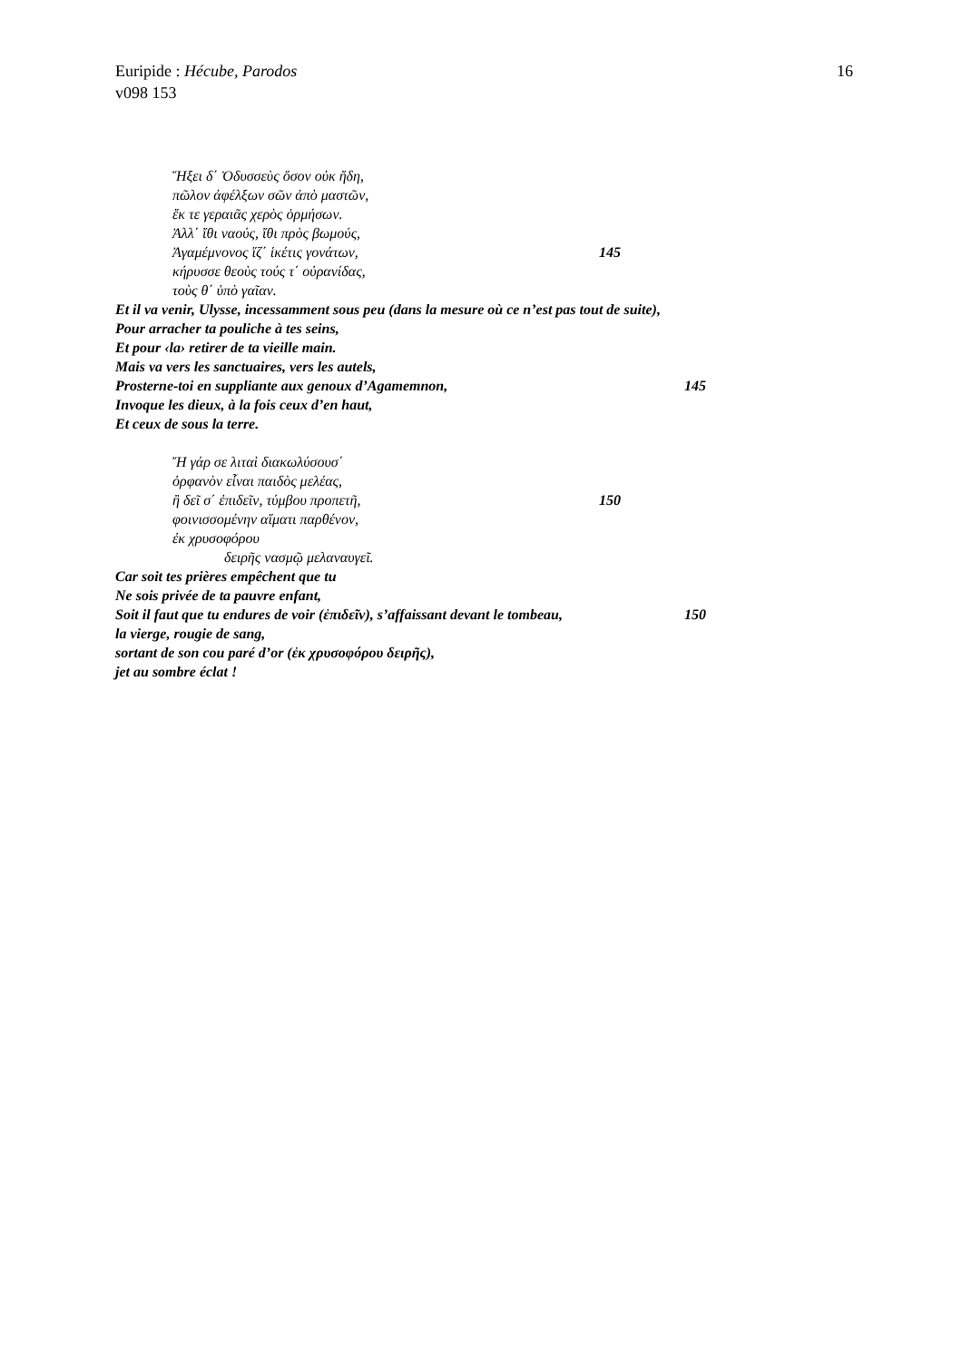Euripide : Hécube, Parodos
v098 153
16
Ἥξει δ΄ Ὀδυσσεὺς ὅσον οὐκ ἤδη,
πῶλον ἀφέλξων σῶν ἀπὸ μαστῶν,
ἔκ τε γεραιᾶς χερὸς ὁρμήσων.
Ἀλλ΄ ἴθι ναούς, ἴθι πρὸς βωμούς,
Ἀγαμέμνονος ἵζ΄ ἱκέτις γονάτων, 145
κήρυσσε θεοὺς τούς τ΄ οὐρανίδας,
τοὺς θ΄ ὑπὸ γαῖαν.
Et il va venir, Ulysse, incessamment sous peu (dans la mesure où ce n’est pas tout de suite),
Pour arracher ta pouliche à tes seins,
Et pour ‹la› retirer de ta vieille main.
Mais va vers les sanctuaires, vers les autels,
Prosterne-toi en suppliante aux genoux d’Agamemnon, 145
Invoque les dieux, à la fois ceux d’en haut,
Et ceux de sous la terre.
Ἤ γάρ σε λιταὶ διακωλύσουσ΄
ὀρφανὸν εἶναι παιδὸς μελέας,
ἢ δεῖ σ΄ ἐπιδεῖν, τύμβου προπετῆ, 150
φοινισσομένην αἵματι παρθένον,
ἐκ χρυσοφόρου
δειρῆς νασμῷ μελαναυγεῖ.
Car soit tes prières empêchent que tu
Ne sois privée de ta pauvre enfant,
Soit il faut que tu endures de voir (ἐπιδεῖν), s’affaissant devant le tombeau, 150
la vierge, rougie de sang,
sortant de son cou paré d’or (ἐκ χρυσοφόρου δειρῆς),
jet au sombre éclat !